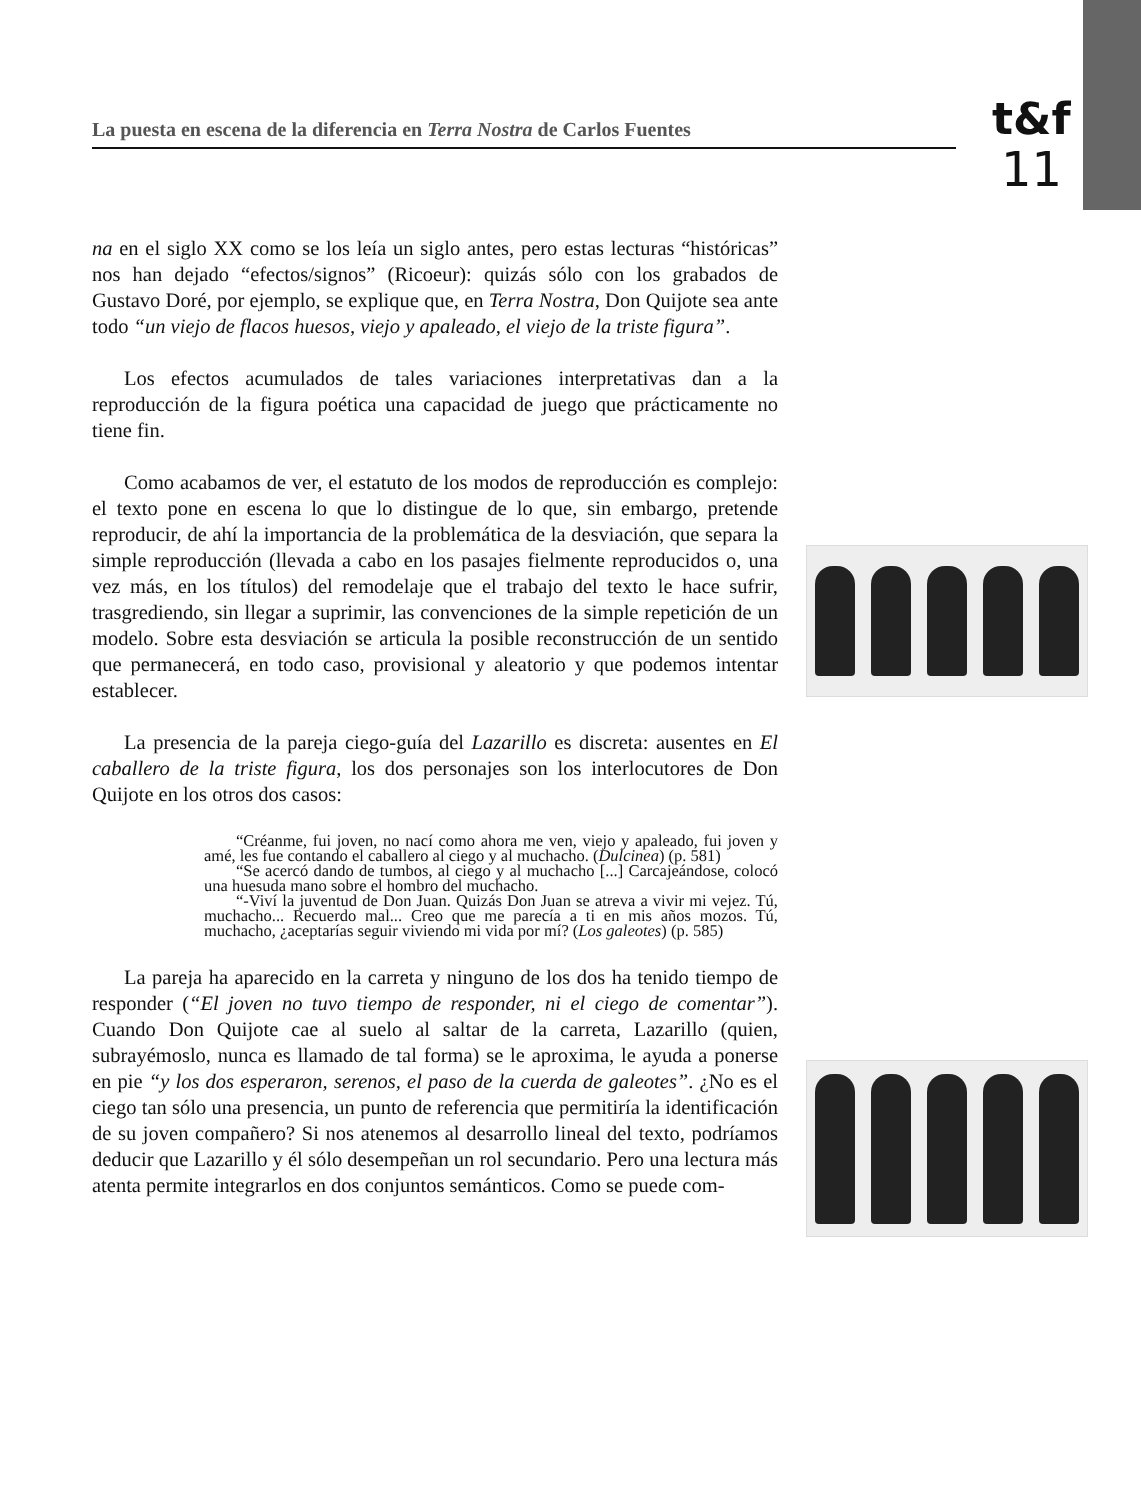La puesta en escena de la diferencia en Terra Nostra de Carlos Fuentes
t&f
11
na en el siglo XX como se los leía un siglo antes, pero estas lecturas “históricas” nos han dejado “efectos/signos” (Ricoeur): quizás sólo con los grabados de Gustavo Doré, por ejemplo, se explique que, en Terra Nostra, Don Quijote sea ante todo “un viejo de flacos huesos, viejo y apaleado, el viejo de la triste figura”.
Los efectos acumulados de tales variaciones interpretativas dan a la reproducción de la figura poética una capacidad de juego que prácticamente no tiene fin.
Como acabamos de ver, el estatuto de los modos de reproducción es complejo: el texto pone en escena lo que lo distingue de lo que, sin embargo, pretende reproducir, de ahí la importancia de la problemática de la desviación, que separa la simple reproducción (llevada a cabo en los pasajes fielmente reproducidos o, una vez más, en los títulos) del remodelaje que el trabajo del texto le hace sufrir, trasgrediendo, sin llegar a suprimir, las convenciones de la simple repetición de un modelo. Sobre esta desviación se articula la posible reconstrucción de un sentido que permanecerá, en todo caso, provisional y aleatorio y que podemos intentar establecer.
La presencia de la pareja ciego-guía del Lazarillo es discreta: ausentes en El caballero de la triste figura, los dos personajes son los interlocutores de Don Quijote en los otros dos casos:
“Créanme, fui joven, no nací como ahora me ven, viejo y apaleado, fui joven y amé, les fue contando el caballero al ciego y al muchacho. (Dulcinea) (p. 581)
“Se acercó dando de tumbos, al ciego y al muchacho [...] Carcajeándose, colocó una huesuda mano sobre el hombro del muchacho.
“-Viví la juventud de Don Juan. Quizás Don Juan se atreva a vivir mi vejez. Tú, muchacho... Recuerdo mal... Creo que me parecía a ti en mis años mozos. Tú, muchacho, ¿aceptarías seguir viviendo mi vida por mí? (Los galeotes) (p. 585)
La pareja ha aparecido en la carreta y ninguno de los dos ha tenido tiempo de responder (“El joven no tuvo tiempo de responder, ni el ciego de comentar”). Cuando Don Quijote cae al suelo al saltar de la carreta, Lazarillo (quien, subrayémoslo, nunca es llamado de tal forma) se le aproxima, le ayuda a ponerse en pie “y los dos esperaron, serenos, el paso de la cuerda de galeotes”. ¿No es el ciego tan sólo una presencia, un punto de referencia que permitiría la identificación de su joven compañero? Si nos atenemos al desarrollo lineal del texto, podríamos deducir que Lazarillo y él sólo desempeñan un rol secundario. Pero una lectura más atenta permite integrarlos en dos conjuntos semánticos. Como se puede com-